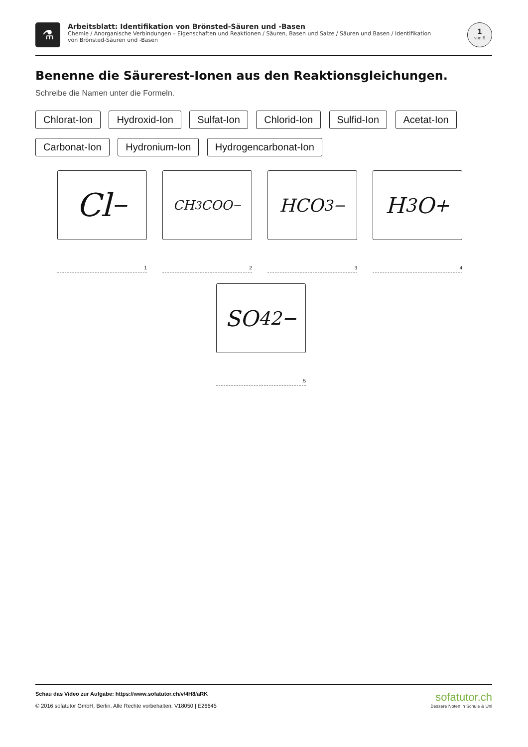⚗
Arbeitsblatt: Identifikation von Brönsted-Säuren und -Basen
Chemie / Anorganische Verbindungen – Eigenschaften und Reaktionen / Säuren, Basen und Salze / Säuren und Basen / Identifikation von Brönsted-Säuren und -Basen
1
von 6
Benenne die Säurerest-Ionen aus den Reaktionsgleichungen.
Schreibe die Namen unter die Formeln.
Chlorat-Ion Hydroxid-Ion Sulfat-Ion Chlorid-Ion Sulfid-Ion Acetat-Ion Carbonat-Ion Hydronium-Ion Hydrogencarbonat-Ion
Cl<sup>−</sup>
1
CH<sub>3</sub>COO<sup>−</sup>
2
HCO<sub>3</sub><sup>−</sup>
3
H<sub>3</sub>O<sup>+</sup>
4
SO<sub>4</sub><sup>2−</sup>
5
Schau das Video zur Aufgabe: https://www.sofatutor.ch/v/4H8/aRK
© 2016 sofatutor GmbH, Berlin. Alle Rechte vorbehalten. V18050 | E26645
sofatutor.ch
Bessere Noten in Schule & Uni